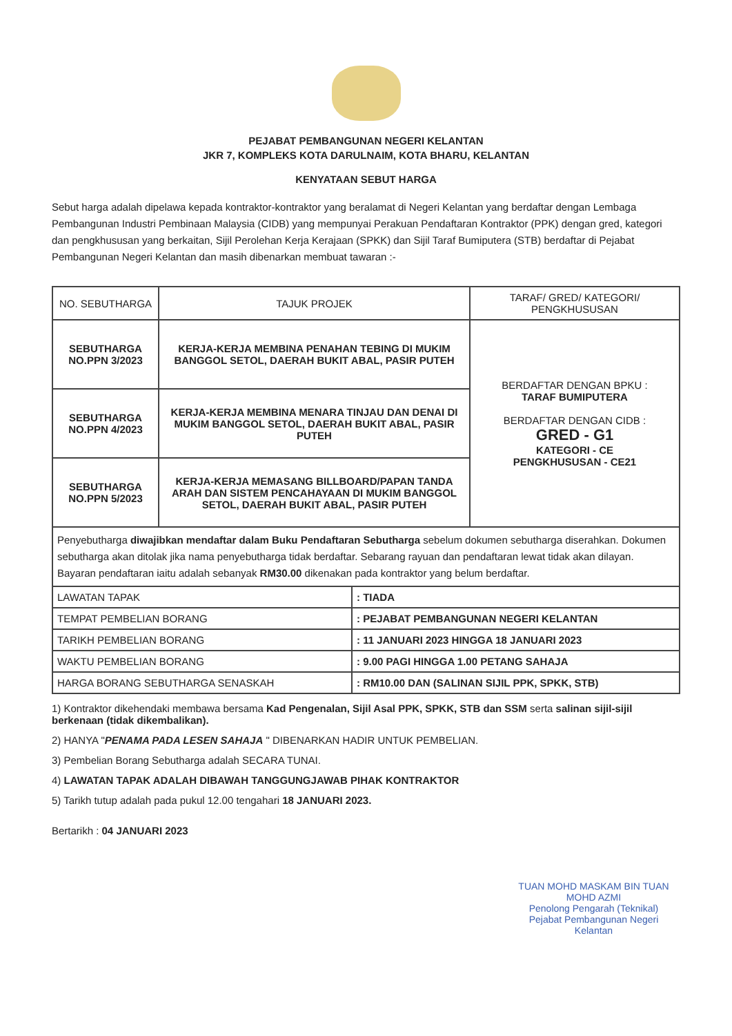PEJABAT PEMBANGUNAN NEGERI KELANTAN
JKR 7, KOMPLEKS KOTA DARULNAIM, KOTA BHARU, KELANTAN
KENYATAAN SEBUT HARGA
Sebut harga adalah dipelawa kepada kontraktor-kontraktor yang beralamat di Negeri Kelantan yang berdaftar dengan Lembaga Pembangunan Industri Pembinaan Malaysia (CIDB) yang mempunyai Perakuan Pendaftaran Kontraktor (PPK) dengan gred, kategori dan pengkhususan yang berkaitan, Sijil Perolehan Kerja Kerajaan (SPKK) dan Sijil Taraf Bumiputera (STB) berdaftar di Pejabat Pembangunan Negeri Kelantan dan masih dibenarkan membuat tawaran :-
| NO. SEBUTHARGA | TAJUK PROJEK | TARAF/ GRED/ KATEGORI/ PENGKHUSUSAN |
| --- | --- | --- |
| SEBUTHARGA NO.PPN 3/2023 | KERJA-KERJA MEMBINA PENAHAN TEBING DI MUKIM BANGGOL SETOL, DAERAH BUKIT ABAL, PASIR PUTEH | BERDAFTAR DENGAN BPKU : TARAF BUMIPUTERA BERDAFTAR DENGAN CIDB : GRED - G1 KATEGORI - CE PENGKHUSUSAN - CE21 |
| SEBUTHARGA NO.PPN 4/2023 | KERJA-KERJA MEMBINA MENARA TINJAU DAN DENAI DI MUKIM BANGGOL SETOL, DAERAH BUKIT ABAL, PASIR PUTEH | |
| SEBUTHARGA NO.PPN 5/2023 | KERJA-KERJA MEMASANG BILLBOARD/PAPAN TANDA ARAH DAN SISTEM PENCAHAYAAN DI MUKIM BANGGOL SETOL, DAERAH BUKIT ABAL, PASIR PUTEH | |
| Penyebutharga diwajibkan mendaftar dalam Buku Pendaftaran Sebutharga sebelum dokumen sebutharga diserahkan. Dokumen sebutharga akan ditolak jika nama penyebutharga tidak berdaftar. Sebarang rayuan dan pendaftaran lewat tidak akan dilayan. Bayaran pendaftaran iaitu adalah sebanyak RM30.00 dikenakan pada kontraktor yang belum berdaftar. | | |
| LAWATAN TAPAK | : TIADA |
| TEMPAT PEMBELIAN BORANG | : PEJABAT PEMBANGUNAN NEGERI KELANTAN |
| TARIKH PEMBELIAN BORANG | : 11 JANUARI 2023 HINGGA 18 JANUARI 2023 |
| WAKTU PEMBELIAN BORANG | : 9.00 PAGI HINGGA 1.00 PETANG SAHAJA |
| HARGA BORANG SEBUTHARGA SENASKAH | : RM10.00 DAN (SALINAN SIJIL PPK, SPKK, STB) |
1) Kontraktor dikehendaki membawa bersama Kad Pengenalan, Sijil Asal PPK, SPKK, STB dan SSM serta salinan sijil-sijil berkenaan (tidak dikembalikan).
2) HANYA "PENAMA PADA LESEN SAHAJA " DIBENARKAN HADIR UNTUK PEMBELIAN.
3) Pembelian Borang Sebutharga adalah SECARA TUNAI.
4) LAWATAN TAPAK ADALAH DIBAWAH TANGGUNGJAWAB PIHAK KONTRAKTOR
5) Tarikh tutup adalah pada pukul 12.00 tengahari 18 JANUARI 2023.
Bertarikh : 04 JANUARI 2023
TUAN MOHD MASKAM BIN TUAN MOHD AZMI
Penolong Pengarah (Teknikal)
Pejabat Pembangunan Negeri
Kelantan